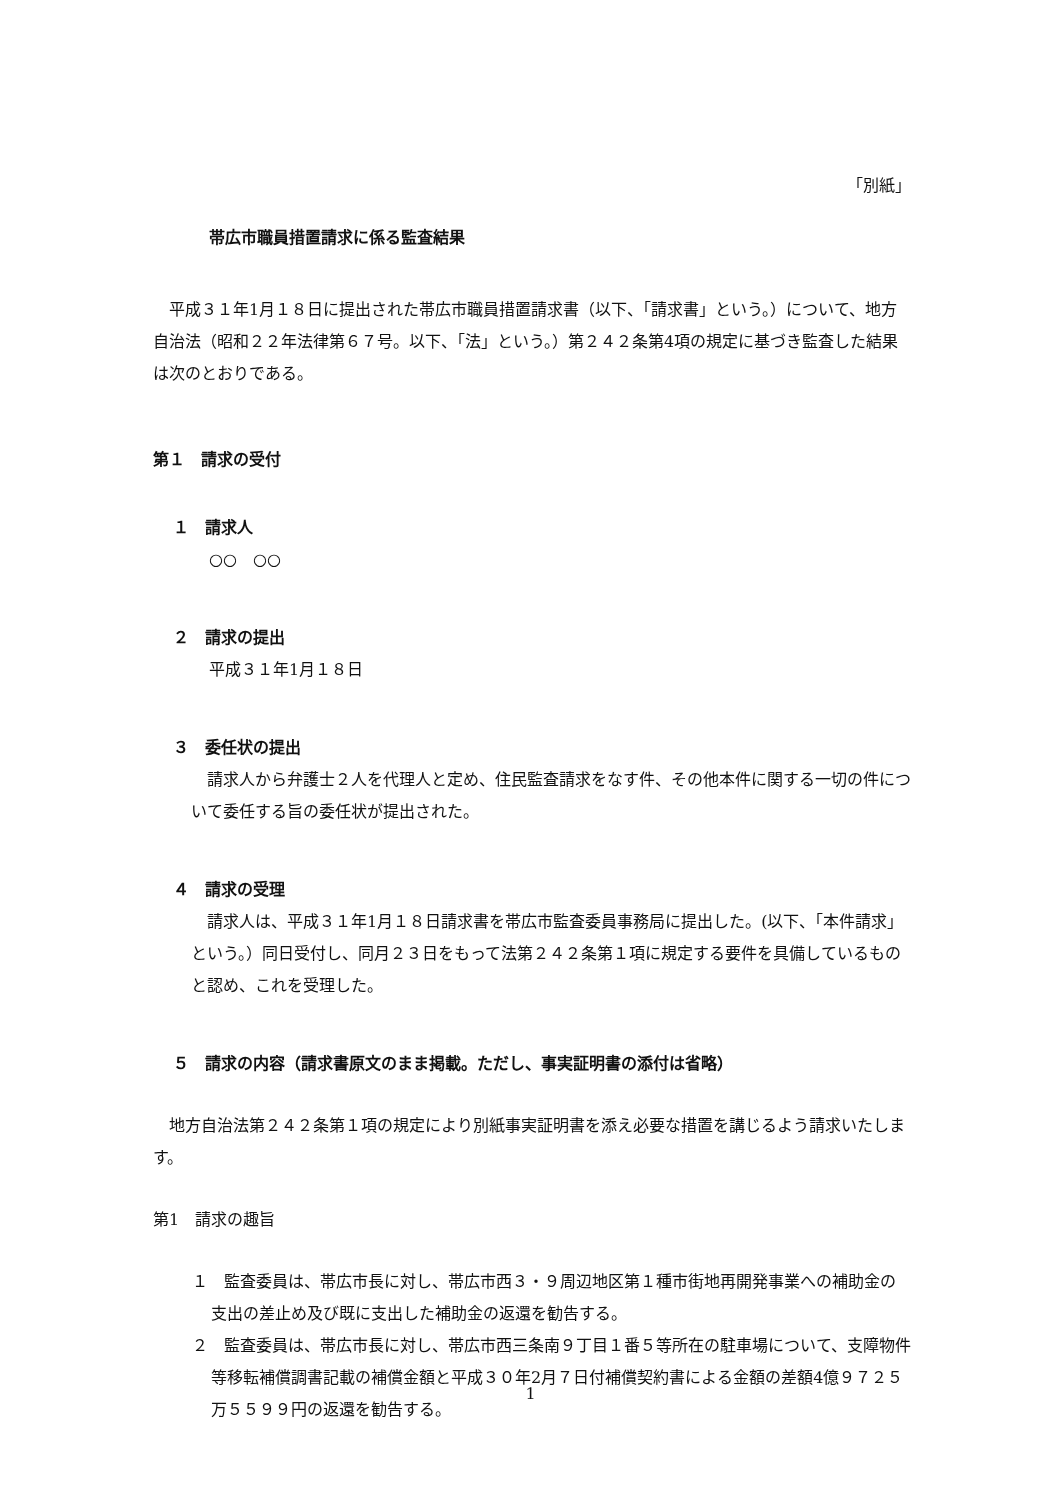「別紙」
帯広市職員措置請求に係る監査結果
平成３１年1月１８日に提出された帯広市職員措置請求書（以下、「請求書」という。）について、地方自治法（昭和２２年法律第６７号。以下、「法」という。）第２４２条第4項の規定に基づき監査した結果は次のとおりである。
第１　請求の受付
１　請求人
○○　○○
２　請求の提出
平成３１年1月１８日
３　委任状の提出
請求人から弁護士２人を代理人と定め、住民監査請求をなす件、その他本件に関する一切の件について委任する旨の委任状が提出された。
４　請求の受理
請求人は、平成３１年1月１８日請求書を帯広市監査委員事務局に提出した。(以下、「本件請求」という。）同日受付し、同月２３日をもって法第２４２条第１項に規定する要件を具備しているものと認め、これを受理した。
５　請求の内容（請求書原文のまま掲載。ただし、事実証明書の添付は省略）
地方自治法第２４２条第１項の規定により別紙事実証明書を添え必要な措置を講じるよう請求いたします。
第1　請求の趣旨
１　監査委員は、帯広市長に対し、帯広市西３・９周辺地区第１種市街地再開発事業への補助金の支出の差止め及び既に支出した補助金の返還を勧告する。
２　監査委員は、帯広市長に対し、帯広市西三条南９丁目１番５等所在の駐車場について、支障物件等移転補償調書記載の補償金額と平成３０年2月７日付補償契約書による金額の差額4億９７２５万５５９９円の返還を勧告する。
1